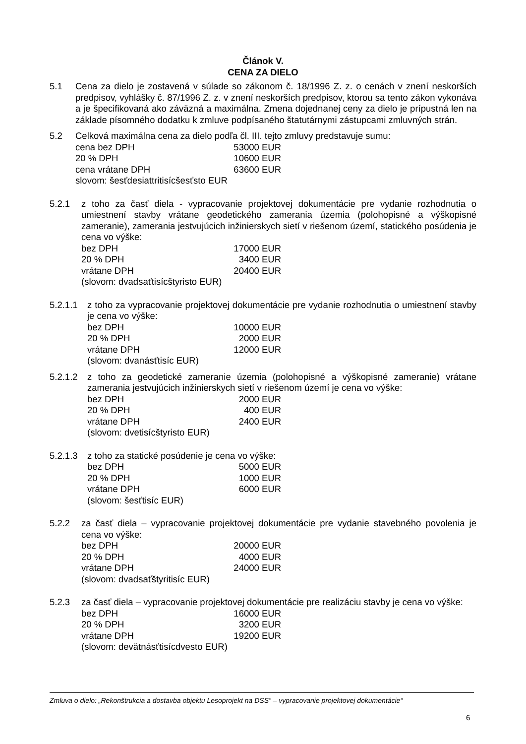Článok V.
CENA ZA DIELO
5.1 Cena za dielo je zostavená v súlade so zákonom č. 18/1996 Z. z. o cenách v znení neskorších predpisov, vyhlášky č. 87/1996 Z. z. v znení neskorších predpisov, ktorou sa tento zákon vykonáva a je špecifikovaná ako záväzná a maximálna. Zmena dojednanej ceny za dielo je prípustná len na základe písomného dodatku k zmluve podpísaného štatutárnymi zástupcami zmluvných strán.
5.2 Celková maximálna cena za dielo podľa čl. III. tejto zmluvy predstavuje sumu:
cena bez DPH 53000 EUR
20 % DPH 10600 EUR
cena vrátane DPH 63600 EUR
slovom: šesťdesiattritisícšesťsto EUR
5.2.1 z toho za časť diela - vypracovanie projektovej dokumentácie pre vydanie rozhodnutia o umiestnení stavby vrátane geodetického zamerania územia (polohopisné a výškopisné zameranie), zamerania jestvujúcich inžinierskych sietí v riešenom území, statického posúdenia je cena vo výške:
bez DPH 17000 EUR
20 % DPH 3400 EUR
vrátane DPH 20400 EUR
(slovom: dvadsaťtisícštyristo EUR)
5.2.1.1
z toho za vypracovanie projektovej dokumentácie pre vydanie rozhodnutia o umiestnení stavby je cena vo výške:
bez DPH 10000 EUR
20 % DPH 2000 EUR
vrátane DPH 12000 EUR
(slovom: dvanásťtisíc EUR)
5.2.1.2
z toho za geodetické zameranie územia (polohopisné a výškopisné zameranie) vrátane zamerania jestvujúcich inžinierskych sietí v riešenom území je cena vo výške:
bez DPH 2000 EUR
20 % DPH 400 EUR
vrátane DPH 2400 EUR
(slovom: dvetisícštyristo EUR)
5.2.1.3
z toho za statické posúdenie je cena vo výške:
bez DPH 5000 EUR
20 % DPH 1000 EUR
vrátane DPH 6000 EUR
(slovom: šesťtisíc EUR)
5.2.2 za časť diela – vypracovanie projektovej dokumentácie pre vydanie stavebného povolenia je cena vo výške:
bez DPH 20000 EUR
20 % DPH 4000 EUR
vrátane DPH 24000 EUR
(slovom: dvadsaťštyritisíc EUR)
5.2.3 za časť diela – vypracovanie projektovej dokumentácie pre realizáciu stavby je cena vo výške:
bez DPH 16000 EUR
20 % DPH 3200 EUR
vrátane DPH 19200 EUR
(slovom: devätnásťtisícdvesto EUR)
Zmluva o dielo: „Rekonštrukcia a dostavba objektu Lesoprojekt na DSS” – vypracovanie projektovej dokumentácie“
6